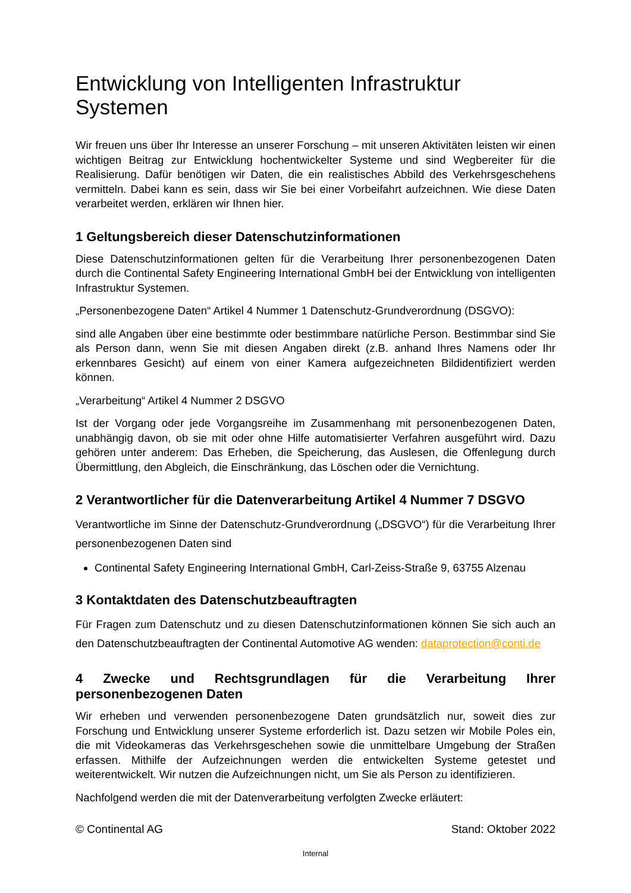Entwicklung von Intelligenten Infrastruktur Systemen
Wir freuen uns über Ihr Interesse an unserer Forschung – mit unseren Aktivitäten leisten wir einen wichtigen Beitrag zur Entwicklung hochentwickelter Systeme und sind Wegbereiter für die Realisierung. Dafür benötigen wir Daten, die ein realistisches Abbild des Verkehrsgeschehens vermitteln. Dabei kann es sein, dass wir Sie bei einer Vorbeifahrt aufzeichnen. Wie diese Daten verarbeitet werden, erklären wir Ihnen hier.
1 Geltungsbereich dieser Datenschutzinformationen
Diese Datenschutzinformationen gelten für die Verarbeitung Ihrer personenbezogenen Daten durch die Continental Safety Engineering International GmbH bei der Entwicklung von intelligenten Infrastruktur Systemen.
„Personenbezogene Daten“ Artikel 4 Nummer 1 Datenschutz-Grundverordnung (DSGVO):
sind alle Angaben über eine bestimmte oder bestimmbare natürliche Person. Bestimmbar sind Sie als Person dann, wenn Sie mit diesen Angaben direkt (z.B. anhand Ihres Namens oder Ihr erkennbares Gesicht) auf einem von einer Kamera aufgezeichneten Bildidentifiziert werden können.
„Verarbeitung“ Artikel 4 Nummer 2 DSGVO
Ist der Vorgang oder jede Vorgangsreihe im Zusammenhang mit personenbezogenen Daten, unabhängig davon, ob sie mit oder ohne Hilfe automatisierter Verfahren ausgeführt wird. Dazu gehören unter anderem: Das Erheben, die Speicherung, das Auslesen, die Offenlegung durch Übermittlung, den Abgleich, die Einschränkung, das Löschen oder die Vernichtung.
2 Verantwortlicher für die Datenverarbeitung Artikel 4 Nummer 7 DSGVO
Verantwortliche im Sinne der Datenschutz-Grundverordnung („DSGVO“) für die Verarbeitung Ihrer personenbezogenen Daten sind
Continental Safety Engineering International GmbH, Carl-Zeiss-Straße 9, 63755 Alzenau
3 Kontaktdaten des Datenschutzbeauftragten
Für Fragen zum Datenschutz und zu diesen Datenschutzinformationen können Sie sich auch an den Datenschutzbeauftragten der Continental Automotive AG wenden: dataprotection@conti.de
4 Zwecke und Rechtsgrundlagen für die Verarbeitung Ihrer personenbezogenen Daten
Wir erheben und verwenden personenbezogene Daten grundsätzlich nur, soweit dies zur Forschung und Entwicklung unserer Systeme erforderlich ist. Dazu setzen wir Mobile Poles ein, die mit Videokameras das Verkehrsgeschehen sowie die unmittelbare Umgebung der Straßen erfassen. Mithilfe der Aufzeichnungen werden die entwickelten Systeme getestet und weiterentwickelt. Wir nutzen die Aufzeichnungen nicht, um Sie als Person zu identifizieren.
Nachfolgend werden die mit der Datenverarbeitung verfolgten Zwecke erläutert:
© Continental AG Stand: Oktober 2022
Internal